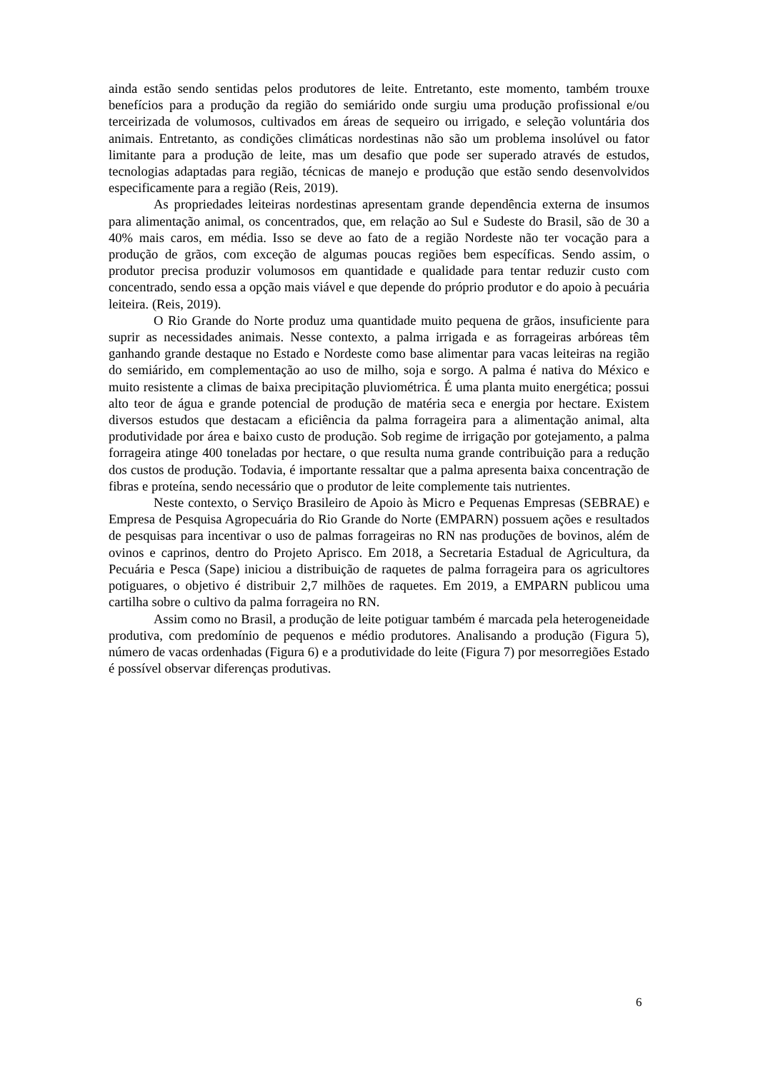ainda estão sendo sentidas pelos produtores de leite. Entretanto, este momento, também trouxe benefícios para a produção da região do semiárido onde surgiu uma produção profissional e/ou terceirizada de volumosos, cultivados em áreas de sequeiro ou irrigado, e seleção voluntária dos animais. Entretanto, as condições climáticas nordestinas não são um problema insolúvel ou fator limitante para a produção de leite, mas um desafio que pode ser superado através de estudos, tecnologias adaptadas para região, técnicas de manejo e produção que estão sendo desenvolvidos especificamente para a região (Reis, 2019).
As propriedades leiteiras nordestinas apresentam grande dependência externa de insumos para alimentação animal, os concentrados, que, em relação ao Sul e Sudeste do Brasil, são de 30 a 40% mais caros, em média. Isso se deve ao fato de a região Nordeste não ter vocação para a produção de grãos, com exceção de algumas poucas regiões bem específicas. Sendo assim, o produtor precisa produzir volumosos em quantidade e qualidade para tentar reduzir custo com concentrado, sendo essa a opção mais viável e que depende do próprio produtor e do apoio à pecuária leiteira. (Reis, 2019).
O Rio Grande do Norte produz uma quantidade muito pequena de grãos, insuficiente para suprir as necessidades animais. Nesse contexto, a palma irrigada e as forrageiras arbóreas têm ganhando grande destaque no Estado e Nordeste como base alimentar para vacas leiteiras na região do semiárido, em complementação ao uso de milho, soja e sorgo. A palma é nativa do México e muito resistente a climas de baixa precipitação pluviométrica. É uma planta muito energética; possui alto teor de água e grande potencial de produção de matéria seca e energia por hectare. Existem diversos estudos que destacam a eficiência da palma forrageira para a alimentação animal, alta produtividade por área e baixo custo de produção. Sob regime de irrigação por gotejamento, a palma forrageira atinge 400 toneladas por hectare, o que resulta numa grande contribuição para a redução dos custos de produção. Todavia, é importante ressaltar que a palma apresenta baixa concentração de fibras e proteína, sendo necessário que o produtor de leite complemente tais nutrientes.
Neste contexto, o Serviço Brasileiro de Apoio às Micro e Pequenas Empresas (SEBRAE) e Empresa de Pesquisa Agropecuária do Rio Grande do Norte (EMPARN) possuem ações e resultados de pesquisas para incentivar o uso de palmas forrageiras no RN nas produções de bovinos, além de ovinos e caprinos, dentro do Projeto Aprisco. Em 2018, a Secretaria Estadual de Agricultura, da Pecuária e Pesca (Sape) iniciou a distribuição de raquetes de palma forrageira para os agricultores potiguares, o objetivo é distribuir 2,7 milhões de raquetes. Em 2019, a EMPARN publicou uma cartilha sobre o cultivo da palma forrageira no RN.
Assim como no Brasil, a produção de leite potiguar também é marcada pela heterogeneidade produtiva, com predomínio de pequenos e médio produtores. Analisando a produção (Figura 5), número de vacas ordenhadas (Figura 6) e a produtividade do leite (Figura 7) por mesorregiões Estado é possível observar diferenças produtivas.
6